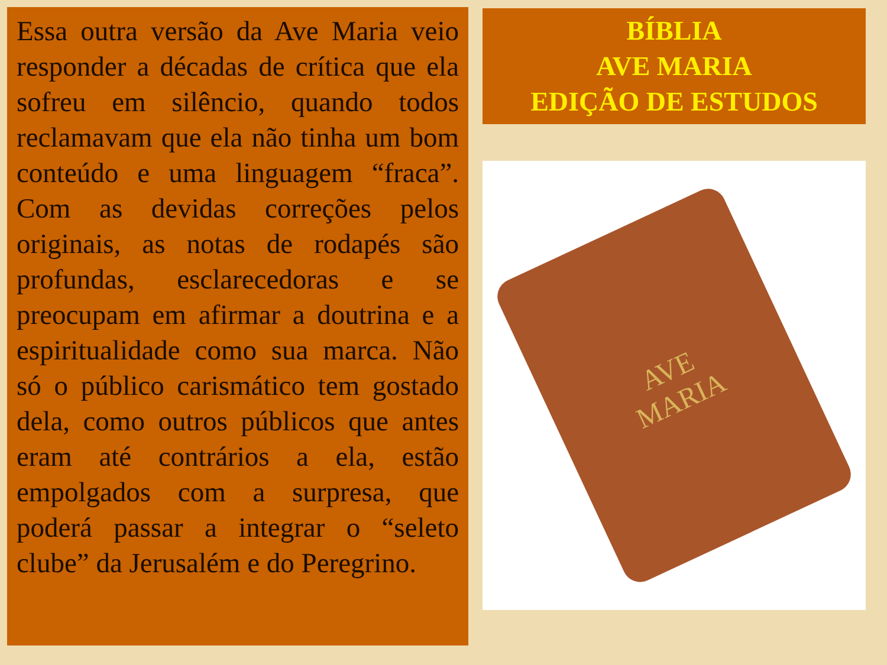Essa outra versão da Ave Maria veio responder a décadas de crítica que ela sofreu em silêncio, quando todos reclamavam que ela não tinha um bom conteúdo e uma linguagem “fraca”. Com as devidas correções pelos originais, as notas de rodapés são profundas, esclarecedoras e se preocupam em afirmar a doutrina e a espiritualidade como sua marca. Não só o público carismático tem gostado dela, como outros públicos que antes eram até contrários a ela, estão empolgados com a surpresa, que poderá passar a integrar o “seleto clube” da Jerusalém e do Peregrino.
BÍBLIA
AVE MARIA
EDIÇÃO DE ESTUDOS
AVE
MARIA